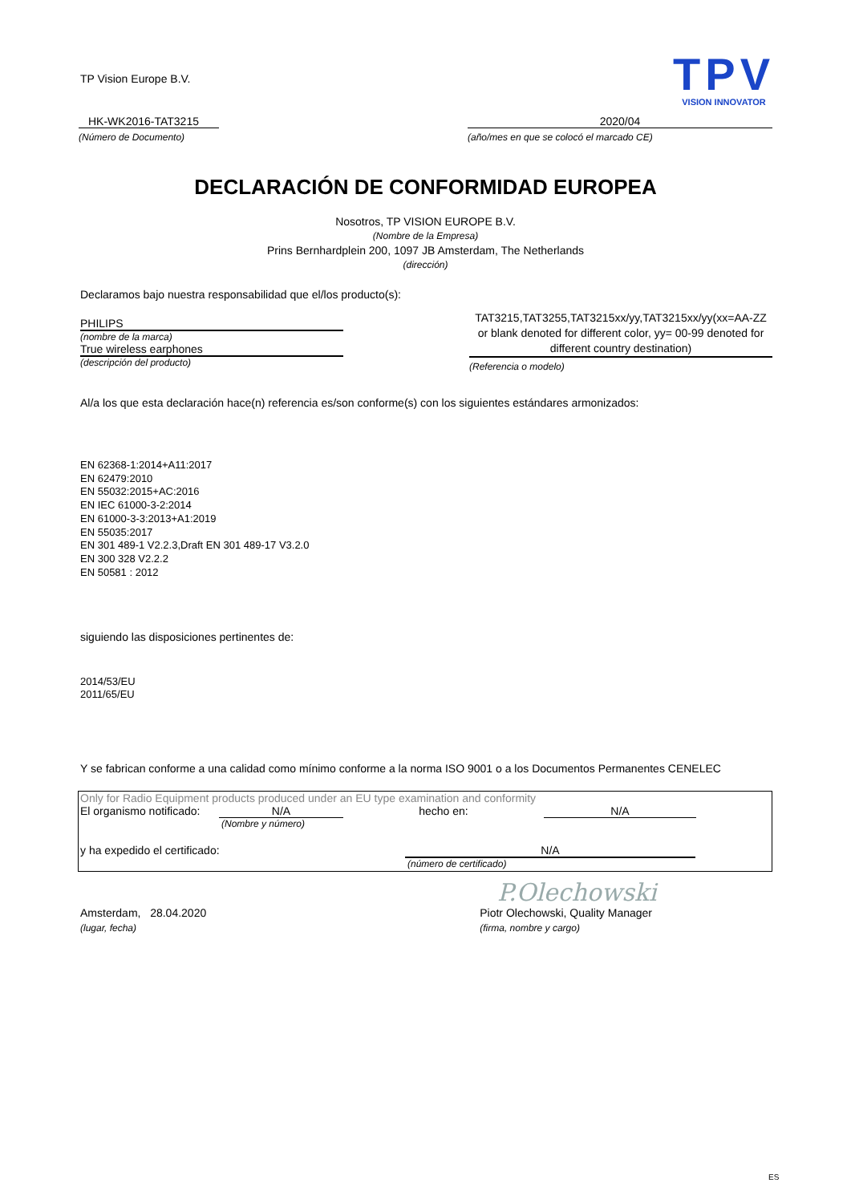TP Vision Europe B.V.
TPV
VISION INNOVATOR
HK-WK2016-TAT3215
(Número de Documento)
2020/04
(año/mes en que se colocó el marcado CE)
DECLARACIÓN DE CONFORMIDAD EUROPEA
Nosotros, TP VISION EUROPE B.V.
(Nombre de la Empresa)
Prins Bernhardplein 200, 1097 JB Amsterdam, The Netherlands
(dirección)
Declaramos bajo nuestra responsabilidad que el/los producto(s):
PHILIPS
(nombre de la marca)
True wireless earphones
(descripción del producto)
TAT3215,TAT3255,TAT3215xx/yy,TAT3215xx/yy(xx=AA-ZZ or blank denoted for different color, yy= 00-99 denoted for different country destination)
(Referencia o modelo)
Al/a los que esta declaración hace(n) referencia es/son conforme(s) con los siguientes estándares armonizados:
EN 62368-1:2014+A11:2017
EN 62479:2010
EN 55032:2015+AC:2016
EN IEC 61000-3-2:2014
EN 61000-3-3:2013+A1:2019
EN 55035:2017
EN 301 489-1 V2.2.3,Draft EN 301 489-17 V3.2.0
EN 300 328 V2.2.2
EN 50581 : 2012
siguiendo las disposiciones pertinentes de:
2014/53/EU
2011/65/EU
Y se fabrican conforme a una calidad como mínimo conforme a la norma ISO 9001 o a los Documentos Permanentes CENELEC
Only for Radio Equipment products produced under an EU type examination and conformity
El organismo notificado: N/A hecho en: N/A
(Nombre y número)
y ha expedido el certificado: N/A
(número de certificado)
P.Olechowski
Amsterdam, 28.04.2020
(lugar, fecha)
Piotr Olechowski, Quality Manager
(firma, nombre y cargo)
ES